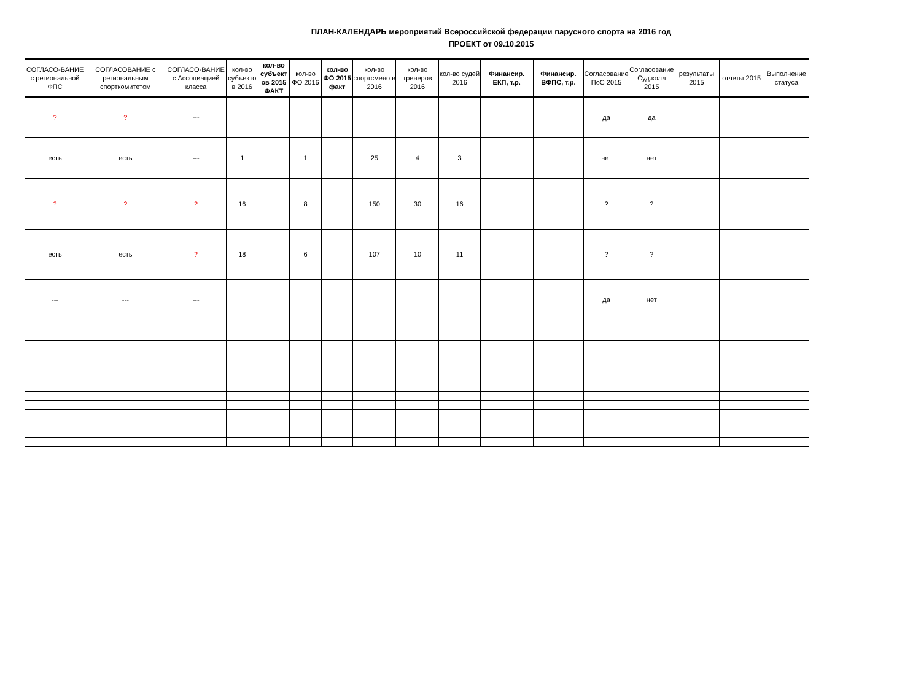ПЛАН-КАЛЕНДАРЬ мероприятий Всероссийской федерации парусного спорта на 2016 год
ПРОЕКТ от 09.10.2015
| СОГЛАСО-ВАНИЕ с региональной ФПС | СОГЛАСОВАНИЕ с региональным спорткомитетом | СОГЛАСО-ВАНИЕ с Ассоциацией класса | кол-во субъекто в 2016 | кол-во субъект ов 2015 ФАКТ | кол-во ФО 2016 | кол-во ФО 2015 факт | кол-во спортсмено в 2016 | кол-во тренеров 2016 | кол-во судей 2016 | Финансир. ЕКП, т.р. | Финансир. ВФПС, т.р. | Согласование ПоС 2015 | Согласование Суд.колл 2015 | результаты 2015 | отчеты 2015 | Выполнение статуса |
| --- | --- | --- | --- | --- | --- | --- | --- | --- | --- | --- | --- | --- | --- | --- | --- | --- |
| ? | ? | --- | | | | | | | | | | да | да | | | |
| есть | есть | --- | 1 | | 1 | | 25 | 4 | 3 | | | нет | нет | | | |
| ? | ? | ? | 16 | | 8 | | 150 | 30 | 16 | | | ? | ? | | | |
| есть | есть | ? | 18 | | 6 | | 107 | 10 | 11 | | | ? | ? | | | |
| --- | --- | --- | | | | | | | | | | да | нет | | | |